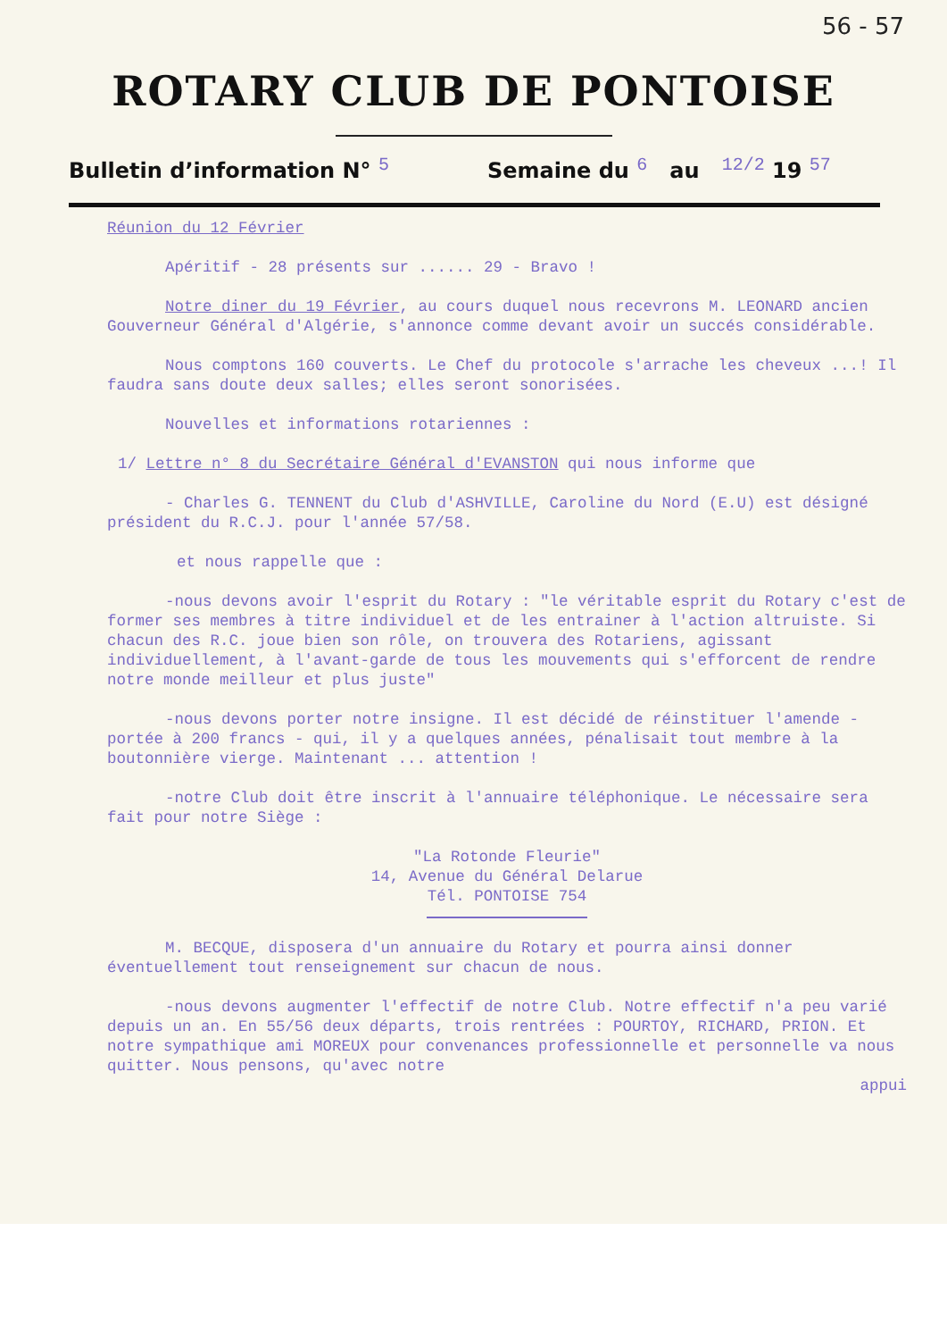56 - 57
ROTARY CLUB DE PONTOISE
Bulletin d’information N° 5 Semaine du 6 au 12/2 19 57
Réunion du 12 Février
Apéritif - 28 présents sur ...... 29 - Bravo !
Notre diner du 19 Février, au cours duquel nous recevrons M. LEONARD ancien Gouverneur Général d'Algérie, s'annonce comme devant avoir un succés considérable.
Nous comptons 160 couverts. Le Chef du protocole s'arrache les cheveux ...! Il faudra sans doute deux salles; elles seront sonorisées.
Nouvelles et informations rotariennes :
1/ Lettre n° 8 du Secrétaire Général d'EVANSTON qui nous informe que
- Charles G. TENNENT du Club d'ASHVILLE, Caroline du Nord (E.U) est désigné président du R.C.J. pour l'année 57/58.
et nous rappelle que :
-nous devons avoir l'esprit du Rotary : "le véritable esprit du Rotary c'est de former ses membres à titre individuel et de les entrainer à l'action altruiste. Si chacun des R.C. joue bien son rôle, on trouvera des Rotariens, agissant individuellement, à l'avant-garde de tous les mouvements qui s'efforcent de rendre notre monde meilleur et plus juste"
-nous devons porter notre insigne. Il est décidé de réinstituer l'amende -portée à 200 francs - qui, il y a quelques années, pénalisait tout membre à la boutonnière vierge. Maintenant ... attention !
-notre Club doit être inscrit à l'annuaire téléphonique. Le nécessaire sera fait pour notre Siège :
"La Rotonde Fleurie"
14, Avenue du Général Delarue
Tél. PONTOISE 754
M. BECQUE, disposera d'un annuaire du Rotary et pourra ainsi donner éventuellement tout renseignement sur chacun de nous.
-nous devons augmenter l'effectif de notre Club. Notre effectif n'a peu varié depuis un an. En 55/56 deux départs, trois rentrées : POURTOY, RICHARD, PRION. Et notre sympathique ami MOREUX pour convenances professionnelle et personnelle va nous quitter. Nous pensons, qu'avec notre
appui